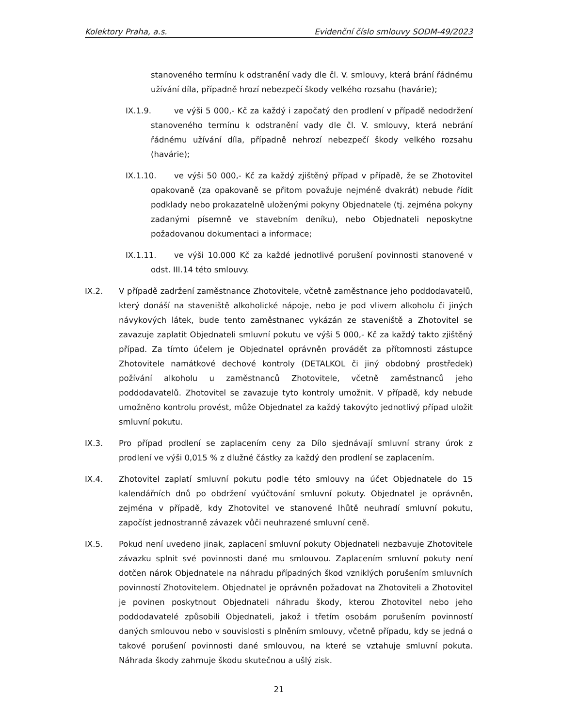Kolektory Praha, a.s. Evidenční číslo smlouvy SODM-49/2023
stanoveného termínu k odstranění vady dle čl. V. smlouvy, která brání řádnému užívání díla, případně hrozí nebezpečí škody velkého rozsahu (havárie);
IX.1.9. ve výši 5 000,- Kč za každý i započatý den prodlení v případě nedodržení stanoveného termínu k odstranění vady dle čl. V. smlouvy, která nebrání řádnému užívání díla, případně nehrozí nebezpečí škody velkého rozsahu (havárie);
IX.1.10. ve výši 50 000,- Kč za každý zjištěný případ v případě, že se Zhotovitel opakovaně (za opakovaně se přitom považuje nejméně dvakrát) nebude řídit podklady nebo prokazatelně uloženými pokyny Objednatele (tj. zejména pokyny zadanými písemně ve stavebním deníku), nebo Objednateli neposkytne požadovanou dokumentaci a informace;
IX.1.11. ve výši 10.000 Kč za každé jednotlivé porušení povinnosti stanovené v odst. III.14 této smlouvy.
IX.2. V případě zadržení zaměstnance Zhotovitele, včetně zaměstnance jeho poddodavatelů, který donáší na staveniště alkoholické nápoje, nebo je pod vlivem alkoholu či jiných návykových látek, bude tento zaměstnanec vykázán ze staveniště a Zhotovitel se zavazuje zaplatit Objednateli smluvní pokutu ve výši 5 000,- Kč za každý takto zjištěný případ. Za tímto účelem je Objednatel oprávněn provádět za přítomnosti zástupce Zhotovitele namátkové dechové kontroly (DETALKOL či jiný obdobný prostředek) požívání alkoholu u zaměstnanců Zhotovitele, včetně zaměstnanců jeho poddodavatelů. Zhotovitel se zavazuje tyto kontroly umožnit. V případě, kdy nebude umožněno kontrolu provést, může Objednatel za každý takovýto jednotlivý případ uložit smluvní pokutu.
IX.3. Pro případ prodlení se zaplacením ceny za Dílo sjednávají smluvní strany úrok z prodlení ve výši 0,015 % z dlužné částky za každý den prodlení se zaplacením.
IX.4. Zhotovitel zaplatí smluvní pokutu podle této smlouvy na účet Objednatele do 15 kalendářních dnů po obdržení vyúčtování smluvní pokuty. Objednatel je oprávněn, zejména v případě, kdy Zhotovitel ve stanovené lhůtě neuhradí smluvní pokutu, započíst jednostranně závazek vůči neuhrazené smluvní ceně.
IX.5. Pokud není uvedeno jinak, zaplacení smluvní pokuty Objednateli nezbavuje Zhotovitele závazku splnit své povinnosti dané mu smlouvou. Zaplacením smluvní pokuty není dotčen nárok Objednatele na náhradu případných škod vzniklých porušením smluvních povinností Zhotovitelem. Objednatel je oprávněn požadovat na Zhotoviteli a Zhotovitel je povinen poskytnout Objednateli náhradu škody, kterou Zhotovitel nebo jeho poddodavatelé způsobili Objednateli, jakož i třetím osobám porušením povinností daných smlouvou nebo v souvislosti s plněním smlouvy, včetně případu, kdy se jedná o takové porušení povinnosti dané smlouvou, na které se vztahuje smluvní pokuta. Náhrada škody zahrnuje škodu skutečnou a ušlý zisk.
21